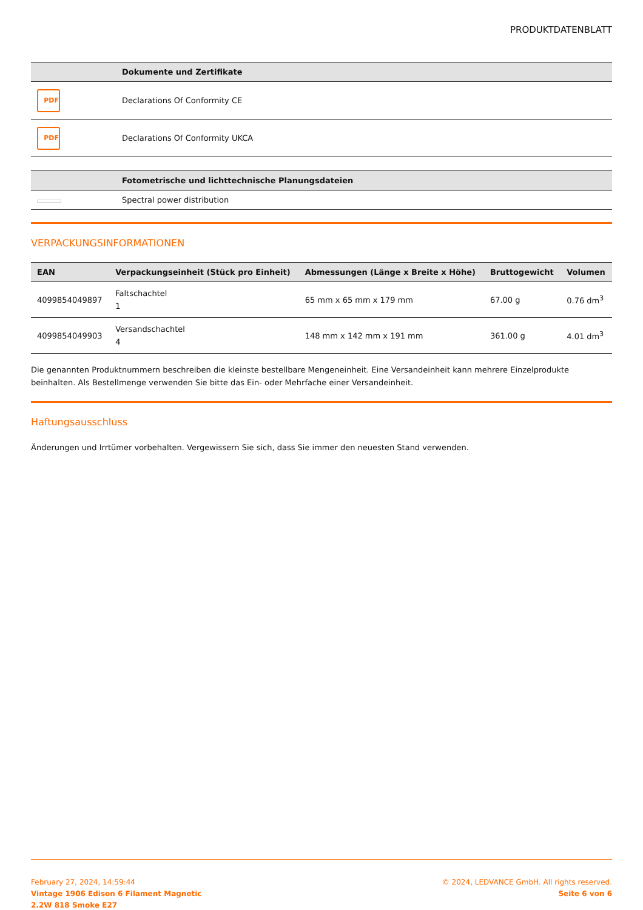PRODUKTDATENBLATT
| | Dokumente und Zertifikate |
| --- | --- |
| PDF | Declarations Of Conformity CE |
| PDF | Declarations Of Conformity UKCA |
| | Fotometrische und lichttechnische Planungsdateien |
| --- | --- |
| | Spectral power distribution |
VERPACKUNGSINFORMATIONEN
| EAN | Verpackungseinheit (Stück pro Einheit) | Abmessungen (Länge x Breite x Höhe) | Bruttogewicht | Volumen |
| --- | --- | --- | --- | --- |
| 4099854049897 | Faltschachtel 1 | 65 mm x 65 mm x 179 mm | 67.00 g | 0.76 dm<sup>3</sup> |
| 4099854049903 | Versandschachtel 4 | 148 mm x 142 mm x 191 mm | 361.00 g | 4.01 dm<sup>3</sup> |
Die genannten Produktnummern beschreiben die kleinste bestellbare Mengeneinheit. Eine Versandeinheit kann mehrere Einzelprodukte beinhalten. Als Bestellmenge verwenden Sie bitte das Ein- oder Mehrfache einer Versandeinheit.
Haftungsausschluss
Änderungen und Irrtümer vorbehalten. Vergewissern Sie sich, dass Sie immer den neuesten Stand verwenden.
February 27, 2024, 14:59:44
Vintage 1906 Edison 6 Filament Magnetic
2.2W 818 Smoke E27
© 2024, LEDVANCE GmbH. All rights reserved.
Seite 6 von 6